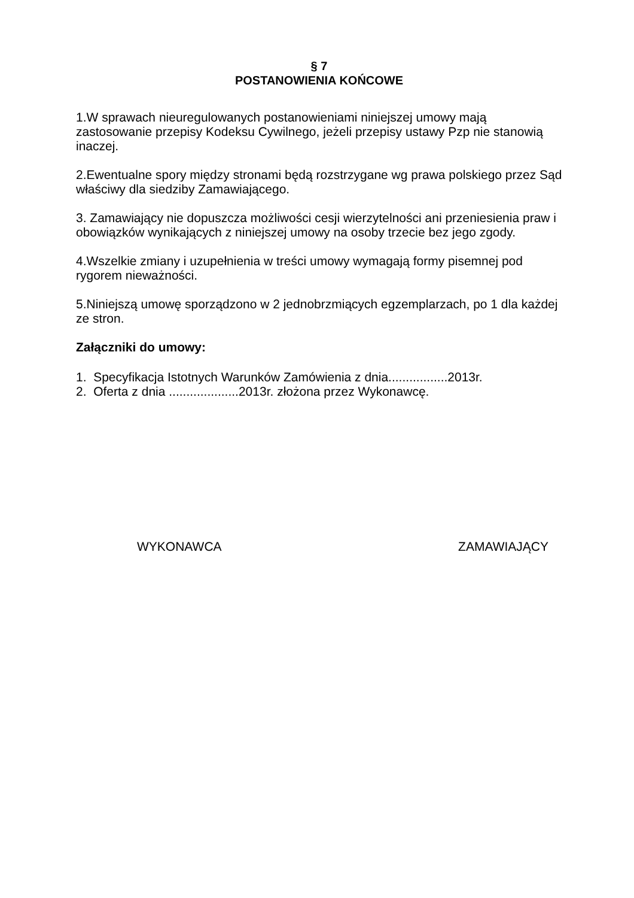§ 7
POSTANOWIENIA KOŃCOWE
1.W sprawach nieuregulowanych postanowieniami niniejszej umowy mają zastosowanie przepisy Kodeksu Cywilnego, jeżeli przepisy ustawy Pzp nie stanowią inaczej.
2.Ewentualne spory między stronami będą rozstrzygane wg prawa polskiego przez Sąd właściwy dla siedziby Zamawiającego.
3. Zamawiający nie dopuszcza możliwości cesji wierzytelności ani przeniesienia praw i obowiązków wynikających z niniejszej umowy na osoby trzecie bez jego zgody.
4.Wszelkie zmiany i uzupełnienia w treści umowy wymagają formy pisemnej pod rygorem nieważności.
5.Niniejszą umowę sporządzono w 2 jednobrzmiących egzemplarzach, po 1 dla każdej ze stron.
Załączniki do umowy:
1. Specyfikacja Istotnych Warunków Zamówienia z dnia.................2013r.
2. Oferta z dnia ....................2013r. złożona przez Wykonawcę.
WYKONAWCA ZAMAWIAJĄCY